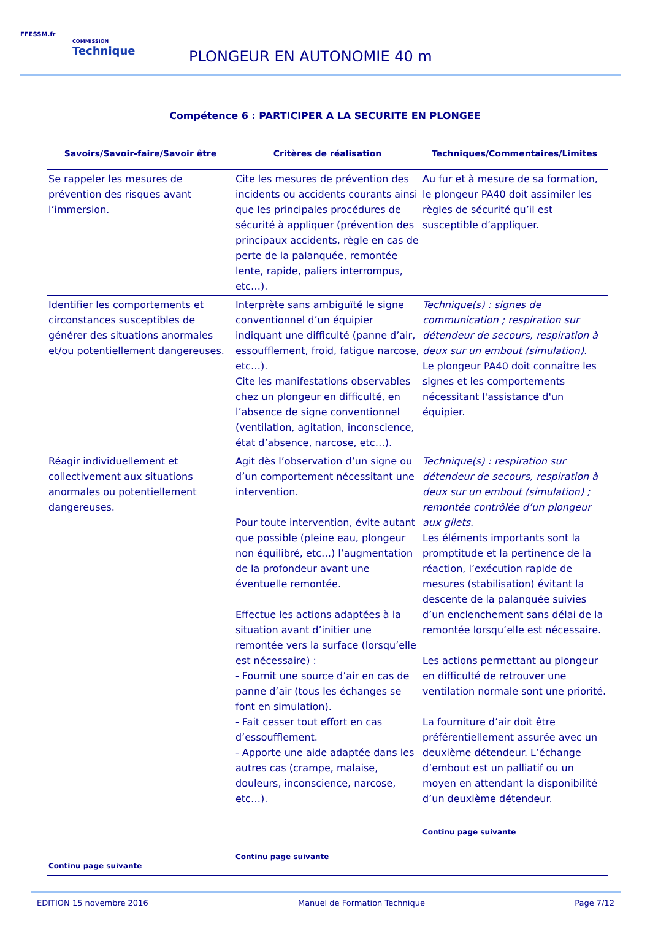FFESSM.fr
COMMISSION
Technique
PLONGEUR EN AUTONOMIE 40 m
Compétence 6 : PARTICIPER A LA SECURITE EN PLONGEE
| Savoirs/Savoir-faire/Savoir être | Critères de réalisation | Techniques/Commentaires/Limites |
| --- | --- | --- |
| Se rappeler les mesures de prévention des risques avant l’immersion. | Cite les mesures de prévention des incidents ou accidents courants ainsi que les principales procédures de sécurité à appliquer (prévention des principaux accidents, règle en cas de perte de la palanquée, remontée lente, rapide, paliers interrompus, etc…). | Au fur et à mesure de sa formation, le plongeur PA40 doit assimiler les règles de sécurité qu’il est susceptible d’appliquer. |
| Identifier les comportements et circonstances susceptibles de générer des situations anormales et/ou potentiellement dangereuses. | Interprète sans ambiguïté le signe conventionnel d’un équipier indiquant une difficulté (panne d’air, essoufflement, froid, fatigue narcose, etc…). Cite les manifestations observables chez un plongeur en difficulté, en l’absence de signe conventionnel (ventilation, agitation, inconscience, état d’absence, narcose, etc…). | Technique(s) : signes de communication ; respiration sur détendeur de secours, respiration à deux sur un embout (simulation). Le plongeur PA40 doit connaître les signes et les comportements nécessitant l'assistance d'un équipier. |
| Réagir individuellement et collectivement aux situations anormales ou potentiellement dangereuses. Continu page suivante | Agit dès l’observation d’un signe ou d’un comportement nécessitant une intervention. Pour toute intervention, évite autant que possible (pleine eau, plongeur non équilibré, etc…) l’augmentation de la profondeur avant une éventuelle remontée. Effectue les actions adaptées à la situation avant d’initier une remontée vers la surface (lorsqu’elle est nécessaire) : - Fournit une source d’air en cas de panne d’air (tous les échanges se font en simulation). - Fait cesser tout effort en cas d’essoufflement. - Apporte une aide adaptée dans les autres cas (crampe, malaise, douleurs, inconscience, narcose, etc…). Continu page suivante | Technique(s) : respiration sur détendeur de secours, respiration à deux sur un embout (simulation) ; remontée contrôlée d’un plongeur aux gilets. Les éléments importants sont la promptitude et la pertinence de la réaction, l’exécution rapide de mesures (stabilisation) évitant la descente de la palanquée suivies d’un enclenchement sans délai de la remontée lorsqu’elle est nécessaire. Les actions permettant au plongeur en difficulté de retrouver une ventilation normale sont une priorité. La fourniture d’air doit être préférentiellement assurée avec un deuxième détendeur. L’échange d’embout est un palliatif ou un moyen en attendant la disponibilité d’un deuxième détendeur. Continu page suivante |
EDITION 15 novembre 2016 Manuel de Formation Technique Page 7/12